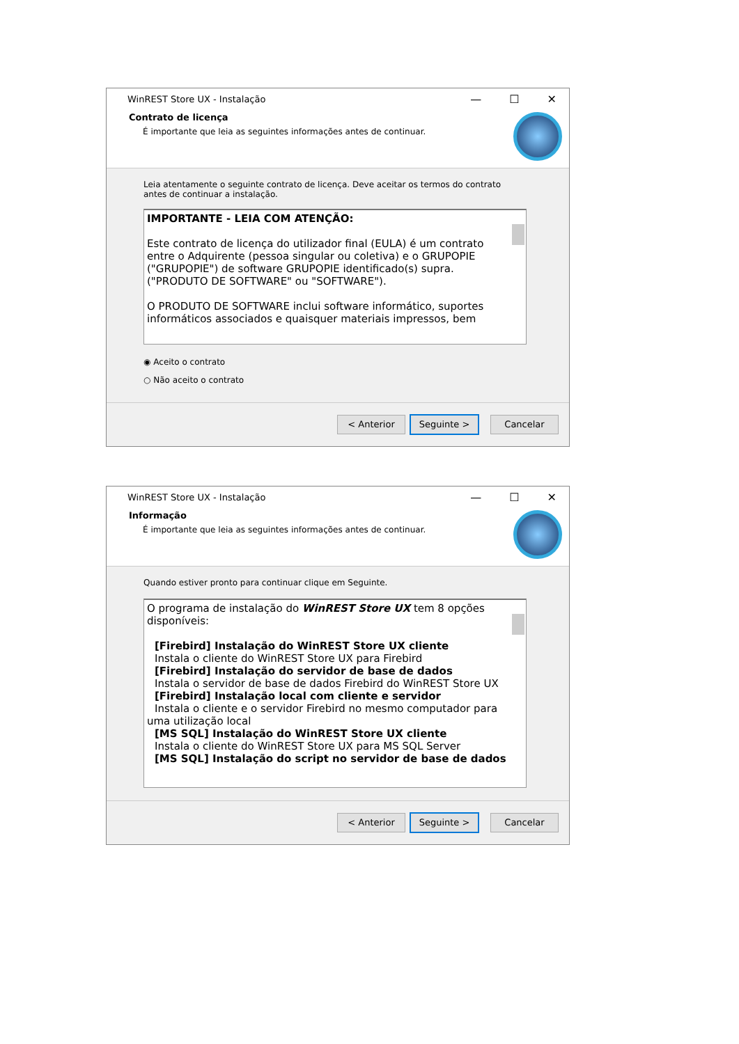WinREST Store UX - Instalação — ☐ ✕
Contrato de licença
É importante que leia as seguintes informações antes de continuar.
Leia atentamente o seguinte contrato de licença. Deve aceitar os termos do contrato
antes de continuar a instalação.
IMPORTANTE - LEIA COM ATENÇÃO:
Este contrato de licença do utilizador final (EULA) é um contrato entre o Adquirente (pessoa singular ou coletiva) e o GRUPOPIE ("GRUPOPIE") de software GRUPOPIE identificado(s) supra. ("PRODUTO DE SOFTWARE" ou "SOFTWARE").
O PRODUTO DE SOFTWARE inclui software informático, suportes informáticos associados e quaisquer materiais impressos, bem
◉ Aceito o contrato
○ Não aceito o contrato
< Anterior Seguinte > Cancelar
WinREST Store UX - Instalação — ☐ ✕
Informação
É importante que leia as seguintes informações antes de continuar.
Quando estiver pronto para continuar clique em Seguinte.
O programa de instalação do WinREST Store UX tem 8 opções disponíveis:
[Firebird] Instalação do WinREST Store UX cliente
Instala o cliente do WinREST Store UX para Firebird
[Firebird] Instalação do servidor de base de dados
Instala o servidor de base de dados Firebird do WinREST Store UX
[Firebird] Instalação local com cliente e servidor
Instala o cliente e o servidor Firebird no mesmo computador para
uma utilização local
[MS SQL] Instalação do WinREST Store UX cliente
Instala o cliente do WinREST Store UX para MS SQL Server
[MS SQL] Instalação do script no servidor de base de dados
< Anterior Seguinte > Cancelar